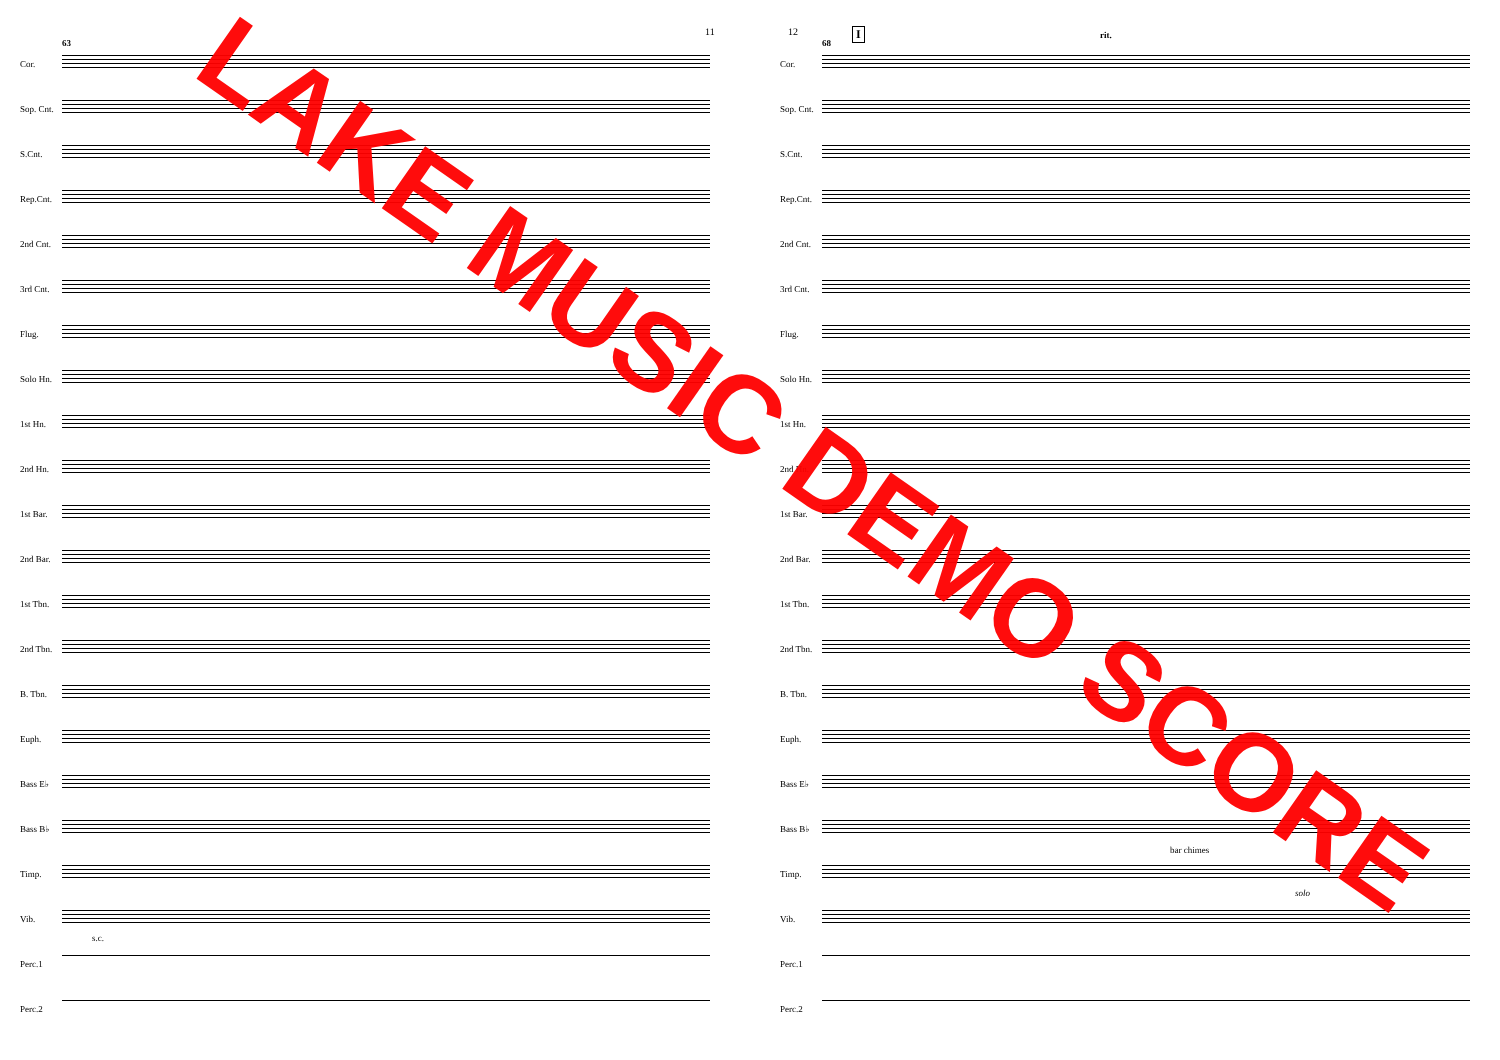11
63
Cor.
Sop. Cnt.
S.Cnt.
Rep.Cnt.
2nd Cnt.
3rd Cnt.
Flug.
Solo Hn.
1st Hn.
2nd Hn.
1st Bar.
2nd Bar.
1st Tbn.
2nd Tbn.
B. Tbn.
Euph.
Bass E♭
Bass B♭
Timp.
Vib.
s.c.
Perc.1
Perc.2
12 I rit.
68
Cor.
Sop. Cnt.
S.Cnt.
Rep.Cnt.
2nd Cnt.
3rd Cnt.
Flug.
Solo Hn.
1st Hn.
2nd Hn.
1st Bar.
2nd Bar.
1st Tbn.
2nd Tbn.
B. Tbn.
Euph.
Bass E♭
Bass B♭
Timp.
bar chimes
Vib.
solo
Perc.1
Perc.2
LAKE MUSIC DEMO SCORE